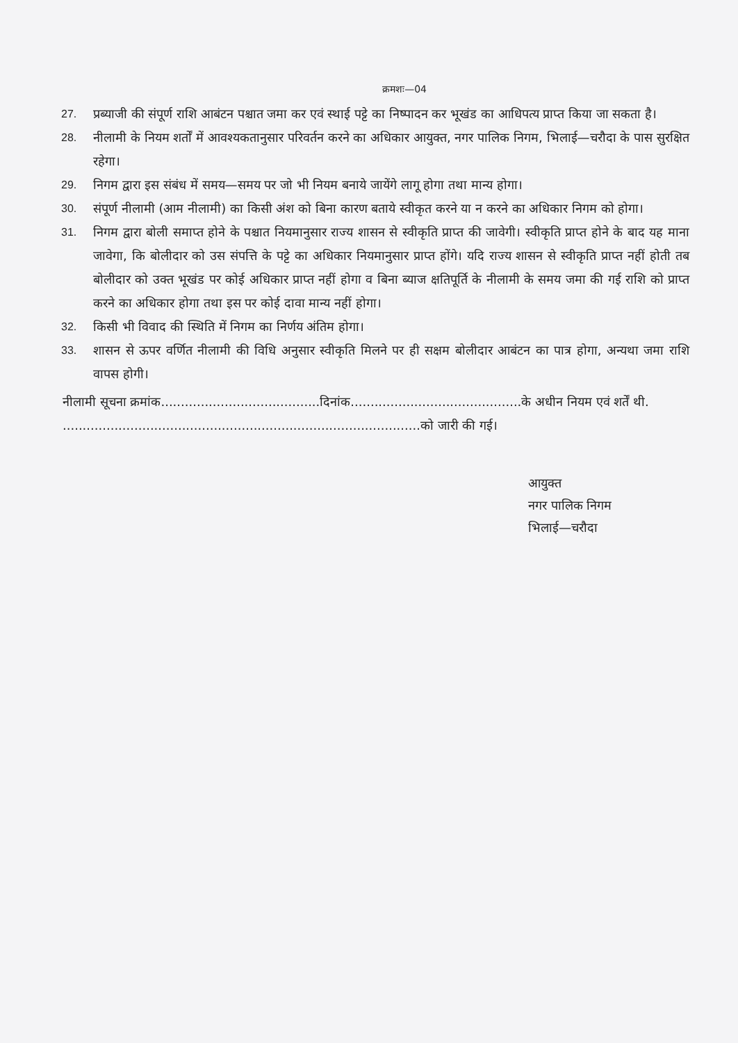क्रमशः—04
27. प्रब्याजी की संपूर्ण राशि आबंटन पश्चात जमा कर एवं स्थाई पट्टे का निष्पादन कर भूखंड का आधिपत्य प्राप्त किया जा सकता है।
28. नीलामी के नियम शर्तों में आवश्यकतानुसार परिवर्तन करने का अधिकार आयुक्त, नगर पालिक निगम, भिलाई—चरौदा के पास सुरक्षित रहेगा।
29. निगम द्वारा इस संबंध में समय—समय पर जो भी नियम बनाये जायेंगे लागू होगा तथा मान्य होगा।
30. संपूर्ण नीलामी (आम नीलामी) का किसी अंश को बिना कारण बताये स्वीकृत करने या न करने का अधिकार निगम को होगा।
31. निगम द्वारा बोली समाप्त होने के पश्चात नियमानुसार राज्य शासन से स्वीकृति प्राप्त की जावेगी। स्वीकृति प्राप्त होने के बाद यह माना जावेगा, कि बोलीदार को उस संपत्ति के पट्टे का अधिकार नियमानुसार प्राप्त होंगे। यदि राज्य शासन से स्वीकृति प्राप्त नहीं होती तब बोलीदार को उक्त भूखंड पर कोई अधिकार प्राप्त नहीं होगा व बिना ब्याज क्षतिपूर्ति के नीलामी के समय जमा की गई राशि को प्राप्त करने का अधिकार होगा तथा इस पर कोई दावा मान्य नहीं होगा।
32. किसी भी विवाद की स्थिति में निगम का निर्णय अंतिम होगा।
33. शासन से ऊपर वर्णित नीलामी की विधि अनुसार स्वीकृति मिलने पर ही सक्षम बोलीदार आबंटन का पात्र होगा, अन्यथा जमा राशि वापस होगी।
नीलामी सूचना क्रमांक........................................दिनांक...........................................के अधीन नियम एवं शर्तें थी.
..........................................................................................को जारी की गई।
आयुक्त
नगर पालिक निगम
भिलाई—चरौदा